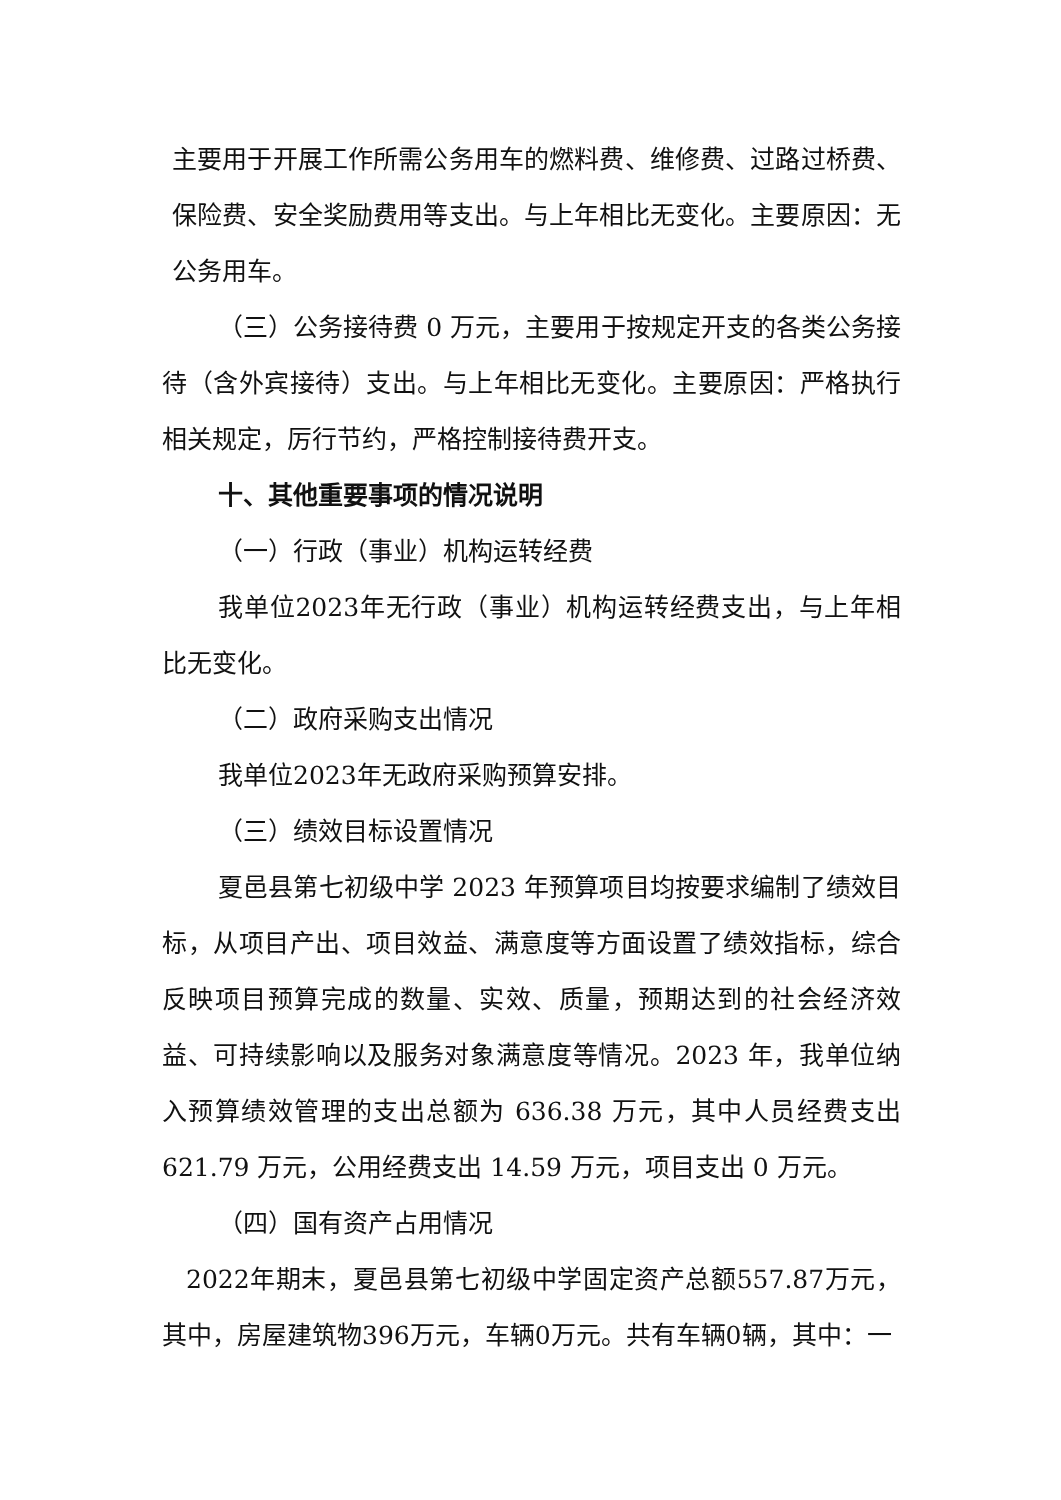主要用于开展工作所需公务用车的燃料费、维修费、过路过桥费、保险费、安全奖励费用等支出。与上年相比无变化。主要原因：无公务用车。
（三）公务接待费 0 万元，主要用于按规定开支的各类公务接待（含外宾接待）支出。与上年相比无变化。主要原因：严格执行相关规定，厉行节约，严格控制接待费开支。
十、其他重要事项的情况说明
（一）行政（事业）机构运转经费
我单位2023年无行政（事业）机构运转经费支出，与上年相比无变化。
（二）政府采购支出情况
我单位2023年无政府采购预算安排。
（三）绩效目标设置情况
夏邑县第七初级中学 2023 年预算项目均按要求编制了绩效目标，从项目产出、项目效益、满意度等方面设置了绩效指标，综合反映项目预算完成的数量、实效、质量，预期达到的社会经济效益、可持续影响以及服务对象满意度等情况。2023 年，我单位纳入预算绩效管理的支出总额为 636.38 万元，其中人员经费支出 621.79 万元，公用经费支出 14.59 万元，项目支出 0 万元。
（四）国有资产占用情况
2022年期末，夏邑县第七初级中学固定资产总额557.87万元，其中，房屋建筑物396万元，车辆0万元。共有车辆0辆，其中：一